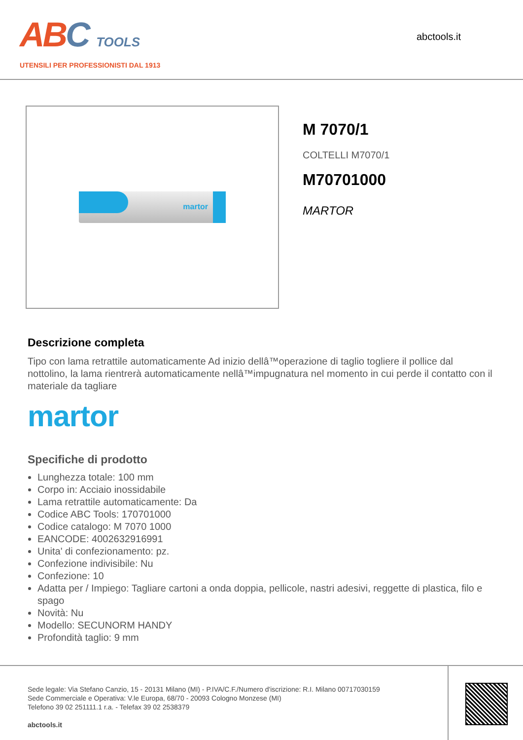ABC TOOLS
UTENSILI PER PROFESSIONISTI DAL 1913
abctools.it
martor
M 7070/1
COLTELLI M7070/1
M70701000
MARTOR
Descrizione completa
Tipo con lama retrattile automaticamente Ad inizio dellâ™operazione di taglio togliere il pollice dal nottolino, la lama rientrerà automaticamente nellâ™impugnatura nel momento in cui perde il contatto con il materiale da tagliare
martor
Specifiche di prodotto
Lunghezza totale: 100 mm
Corpo in: Acciaio inossidabile
Lama retrattile automaticamente: Da
Codice ABC Tools: 170701000
Codice catalogo: M 7070 1000
EANCODE: 4002632916991
Unita' di confezionamento: pz.
Confezione indivisibile: Nu
Confezione: 10
Adatta per / Impiego: Tagliare cartoni a onda doppia, pellicole, nastri adesivi, reggette di plastica, filo e spago
Novità: Nu
Modello: SECUNORM HANDY
Profondità taglio: 9 mm
Sede legale: Via Stefano Canzio, 15 - 20131 Milano (MI) - P.IVA/C.F./Numero d'iscrizione: R.I. Milano 00717030159
Sede Commerciale e Operativa: V.le Europa, 68/70 - 20093 Cologno Monzese (MI)
Telefono 39 02 251111.1 r.a. - Telefax 39 02 2538379
abctools.it